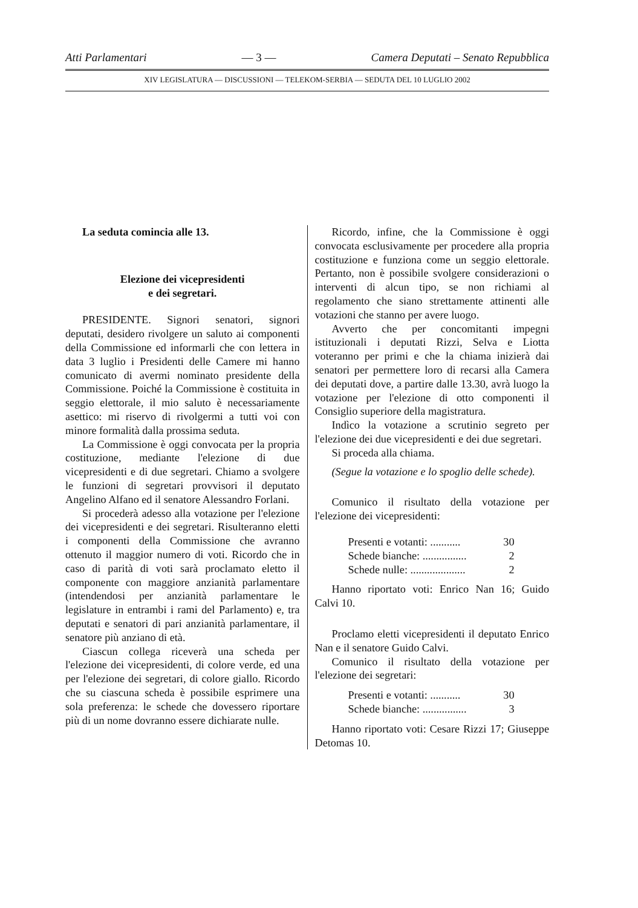Atti Parlamentari — 3 — Camera Deputati – Senato Repubblica
XIV LEGISLATURA — DISCUSSIONI — TELEKOM-SERBIA — SEDUTA DEL 10 LUGLIO 2002
La seduta comincia alle 13.
Elezione dei vicepresidenti
e dei segretari.
PRESIDENTE. Signori senatori, signori deputati, desidero rivolgere un saluto ai componenti della Commissione ed informarli che con lettera in data 3 luglio i Presidenti delle Camere mi hanno comunicato di avermi nominato presidente della Commissione. Poiché la Commissione è costituita in seggio elettorale, il mio saluto è necessariamente asettico: mi riservo di rivolgermi a tutti voi con minore formalità dalla prossima seduta.
La Commissione è oggi convocata per la propria costituzione, mediante l'elezione di due vicepresidenti e di due segretari. Chiamo a svolgere le funzioni di segretari provvisori il deputato Angelino Alfano ed il senatore Alessandro Forlani.
Si procederà adesso alla votazione per l'elezione dei vicepresidenti e dei segretari. Risulteranno eletti i componenti della Commissione che avranno ottenuto il maggior numero di voti. Ricordo che in caso di parità di voti sarà proclamato eletto il componente con maggiore anzianità parlamentare (intendendosi per anzianità parlamentare le legislature in entrambi i rami del Parlamento) e, tra deputati e senatori di pari anzianità parlamentare, il senatore più anziano di età.
Ciascun collega riceverà una scheda per l'elezione dei vicepresidenti, di colore verde, ed una per l'elezione dei segretari, di colore giallo. Ricordo che su ciascuna scheda è possibile esprimere una sola preferenza: le schede che dovessero riportare più di un nome dovranno essere dichiarate nulle.
Ricordo, infine, che la Commissione è oggi convocata esclusivamente per procedere alla propria costituzione e funziona come un seggio elettorale. Pertanto, non è possibile svolgere considerazioni o interventi di alcun tipo, se non richiami al regolamento che siano strettamente attinenti alle votazioni che stanno per avere luogo.
Avverto che per concomitanti impegni istituzionali i deputati Rizzi, Selva e Liotta voteranno per primi e che la chiama inizierà dai senatori per permettere loro di recarsi alla Camera dei deputati dove, a partire dalle 13.30, avrà luogo la votazione per l'elezione di otto componenti il Consiglio superiore della magistratura.
Indìco la votazione a scrutinio segreto per l'elezione dei due vicepresidenti e dei due segretari.
Si proceda alla chiama.
(Segue la votazione e lo spoglio delle schede).
Comunico il risultato della votazione per l'elezione dei vicepresidenti:
Presenti e votanti: ........... 30
Schede bianche: ................ 2
Schede nulle: .................... 2
Hanno riportato voti: Enrico Nan 16; Guido Calvi 10.
Proclamo eletti vicepresidenti il deputato Enrico Nan e il senatore Guido Calvi.
Comunico il risultato della votazione per l'elezione dei segretari:
Presenti e votanti: ........... 30
Schede bianche: ................ 3
Hanno riportato voti: Cesare Rizzi 17; Giuseppe Detomas 10.